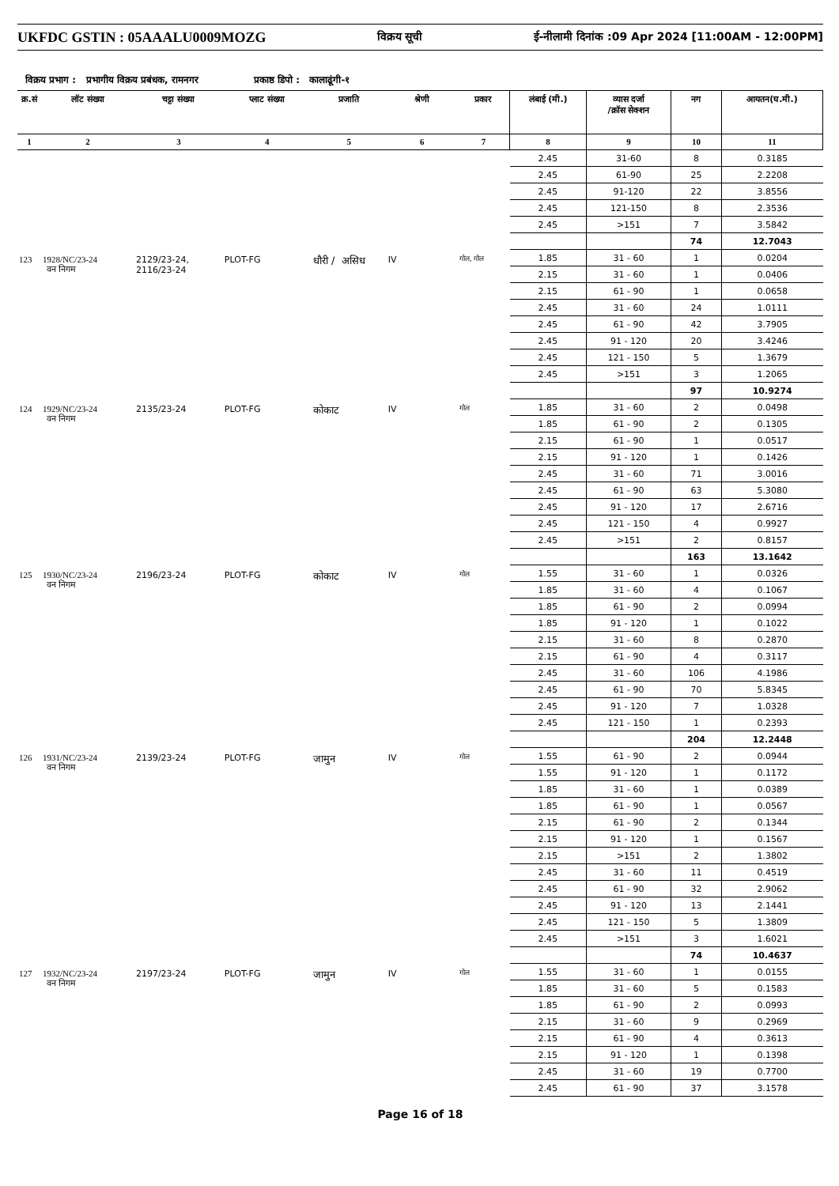UKFDC GSTIN : 05AAALU0009MOZG विक्रय सूची ई-नीलामी दिनांक :09 Apr 2024 [11:00AM - 12:00PM]
विक्रय प्रभाग : प्रभागीय विक्रय प्रबंधक, रामनगर प्रकाष्ठ डिपो : कालाढूंगी-१
| क्र.सं | लॉट संख्या | चट्टा संख्या | प्लाट संख्या | प्रजाति | श्रेणी | प्रकार | लंबाई (मी.) | व्यास दर्जा /क्रॉस सेक्शन | नग | आयतन(घ.मी.) |
| --- | --- | --- | --- | --- | --- | --- | --- | --- | --- | --- |
| 1 | 2 | 3 | 4 | 5 | 6 | 7 | 8 | 9 | 10 | 11 |
| | | | | | | | 2.45 | 31-60 | 8 | 0.3185 |
| | | | | | | | 2.45 | 61-90 | 25 | 2.2208 |
| | | | | | | | 2.45 | 91-120 | 22 | 3.8556 |
| | | | | | | | 2.45 | 121-150 | 8 | 2.3536 |
| | | | | | | | 2.45 | >151 | 7 | 3.5842 |
| | | | | | | | | | 74 | 12.7043 |
| 123 | 1928/NC/23-24 वन निगम | 2129/23-24, 2116/23-24 | PLOT-FG | धौरी / असिध | IV | गोल, गोल | 1.85 | 31 - 60 | 1 | 0.0204 |
| | | | | | | | 2.15 | 31 - 60 | 1 | 0.0406 |
| | | | | | | | 2.15 | 61 - 90 | 1 | 0.0658 |
| | | | | | | | 2.45 | 31 - 60 | 24 | 1.0111 |
| | | | | | | | 2.45 | 61 - 90 | 42 | 3.7905 |
| | | | | | | | 2.45 | 91 - 120 | 20 | 3.4246 |
| | | | | | | | 2.45 | 121 - 150 | 5 | 1.3679 |
| | | | | | | | 2.45 | >151 | 3 | 1.2065 |
| | | | | | | | | | 97 | 10.9274 |
| 124 | 1929/NC/23-24 वन निगम | 2135/23-24 | PLOT-FG | कोकाट | IV | गोल | 1.85 | 31 - 60 | 2 | 0.0498 |
| | | | | | | | 1.85 | 61 - 90 | 2 | 0.1305 |
| | | | | | | | 2.15 | 61 - 90 | 1 | 0.0517 |
| | | | | | | | 2.15 | 91 - 120 | 1 | 0.1426 |
| | | | | | | | 2.45 | 31 - 60 | 71 | 3.0016 |
| | | | | | | | 2.45 | 61 - 90 | 63 | 5.3080 |
| | | | | | | | 2.45 | 91 - 120 | 17 | 2.6716 |
| | | | | | | | 2.45 | 121 - 150 | 4 | 0.9927 |
| | | | | | | | 2.45 | >151 | 2 | 0.8157 |
| | | | | | | | | | 163 | 13.1642 |
| 125 | 1930/NC/23-24 वन निगम | 2196/23-24 | PLOT-FG | कोकाट | IV | गोल | 1.55 | 31 - 60 | 1 | 0.0326 |
| | | | | | | | 1.85 | 31 - 60 | 4 | 0.1067 |
| | | | | | | | 1.85 | 61 - 90 | 2 | 0.0994 |
| | | | | | | | 1.85 | 91 - 120 | 1 | 0.1022 |
| | | | | | | | 2.15 | 31 - 60 | 8 | 0.2870 |
| | | | | | | | 2.15 | 61 - 90 | 4 | 0.3117 |
| | | | | | | | 2.45 | 31 - 60 | 106 | 4.1986 |
| | | | | | | | 2.45 | 61 - 90 | 70 | 5.8345 |
| | | | | | | | 2.45 | 91 - 120 | 7 | 1.0328 |
| | | | | | | | 2.45 | 121 - 150 | 1 | 0.2393 |
| | | | | | | | | | 204 | 12.2448 |
| 126 | 1931/NC/23-24 वन निगम | 2139/23-24 | PLOT-FG | जामुन | IV | गोल | 1.55 | 61 - 90 | 2 | 0.0944 |
| | | | | | | | 1.55 | 91 - 120 | 1 | 0.1172 |
| | | | | | | | 1.85 | 31 - 60 | 1 | 0.0389 |
| | | | | | | | 1.85 | 61 - 90 | 1 | 0.0567 |
| | | | | | | | 2.15 | 61 - 90 | 2 | 0.1344 |
| | | | | | | | 2.15 | 91 - 120 | 1 | 0.1567 |
| | | | | | | | 2.15 | >151 | 2 | 1.3802 |
| | | | | | | | 2.45 | 31 - 60 | 11 | 0.4519 |
| | | | | | | | 2.45 | 61 - 90 | 32 | 2.9062 |
| | | | | | | | 2.45 | 91 - 120 | 13 | 2.1441 |
| | | | | | | | 2.45 | 121 - 150 | 5 | 1.3809 |
| | | | | | | | 2.45 | >151 | 3 | 1.6021 |
| | | | | | | | | | 74 | 10.4637 |
| 127 | 1932/NC/23-24 वन निगम | 2197/23-24 | PLOT-FG | जामुन | IV | गोल | 1.55 | 31 - 60 | 1 | 0.0155 |
| | | | | | | | 1.85 | 31 - 60 | 5 | 0.1583 |
| | | | | | | | 1.85 | 61 - 90 | 2 | 0.0993 |
| | | | | | | | 2.15 | 31 - 60 | 9 | 0.2969 |
| | | | | | | | 2.15 | 61 - 90 | 4 | 0.3613 |
| | | | | | | | 2.15 | 91 - 120 | 1 | 0.1398 |
| | | | | | | | 2.45 | 31 - 60 | 19 | 0.7700 |
| | | | | | | | 2.45 | 61 - 90 | 37 | 3.1578 |
Page 16 of 18